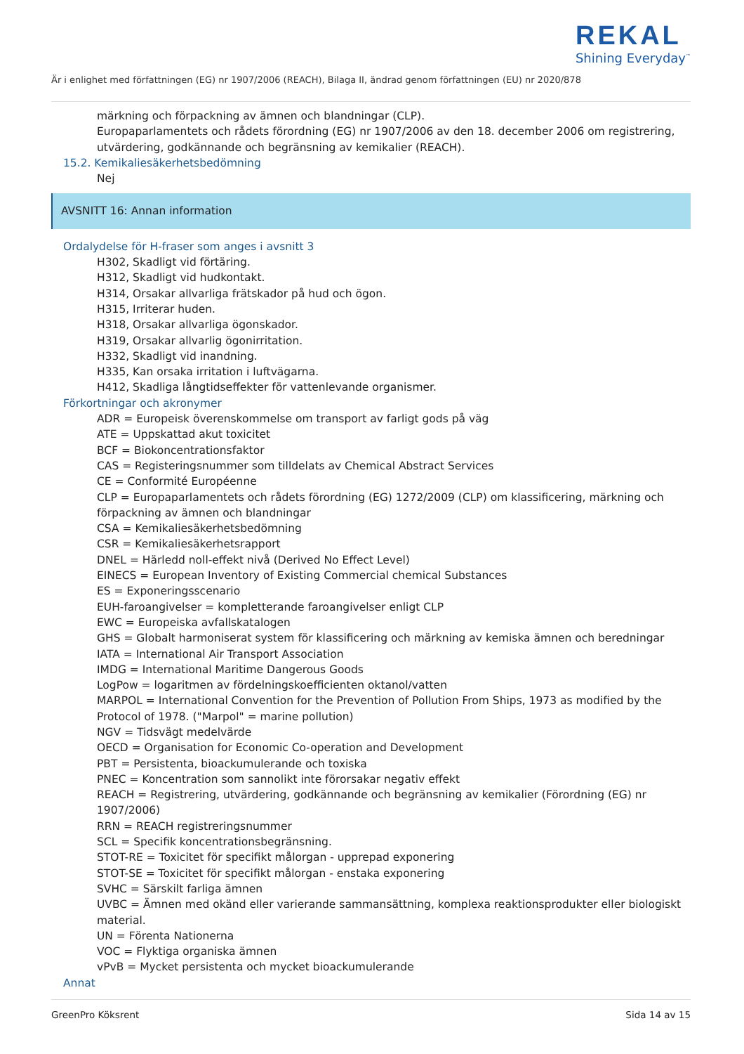REKAL
Shining Everyday<sup>™</sup>
Är i enlighet med författningen (EG) nr 1907/2006 (REACH), Bilaga II, ändrad genom författningen (EU) nr 2020/878
märkning och förpackning av ämnen och blandningar (CLP).
Europaparlamentets och rådets förordning (EG) nr 1907/2006 av den 18. december 2006 om registrering, utvärdering, godkännande och begränsning av kemikalier (REACH).
15.2. Kemikaliesäkerhetsbedömning
Nej
AVSNITT 16: Annan information
Ordalydelse för H-fraser som anges i avsnitt 3
H302, Skadligt vid förtäring.
H312, Skadligt vid hudkontakt.
H314, Orsakar allvarliga frätskador på hud och ögon.
H315, Irriterar huden.
H318, Orsakar allvarliga ögonskador.
H319, Orsakar allvarlig ögonirritation.
H332, Skadligt vid inandning.
H335, Kan orsaka irritation i luftvägarna.
H412, Skadliga långtidseffekter för vattenlevande organismer.
Förkortningar och akronymer
ADR = Europeisk överenskommelse om transport av farligt gods på väg
ATE = Uppskattad akut toxicitet
BCF = Biokoncentrationsfaktor
CAS = Registeringsnummer som tilldelats av Chemical Abstract Services
CE = Conformité Européenne
CLP = Europaparlamentets och rådets förordning (EG) 1272/2009 (CLP) om klassificering, märkning och förpackning av ämnen och blandningar
CSA = Kemikaliesäkerhetsbedömning
CSR = Kemikaliesäkerhetsrapport
DNEL = Härledd noll-effekt nivå (Derived No Effect Level)
EINECS = European Inventory of Existing Commercial chemical Substances
ES = Exponeringsscenario
EUH-faroangivelser = kompletterande faroangivelser enligt CLP
EWC = Europeiska avfallskatalogen
GHS = Globalt harmoniserat system för klassificering och märkning av kemiska ämnen och beredningar
IATA = International Air Transport Association
IMDG = International Maritime Dangerous Goods
LogPow = logaritmen av fördelningskoefficienten oktanol/vatten
MARPOL = International Convention for the Prevention of Pollution From Ships, 1973 as modified by the Protocol of 1978. ("Marpol" = marine pollution)
NGV = Tidsvägt medelvärde
OECD = Organisation for Economic Co-operation and Development
PBT = Persistenta, bioackumulerande och toxiska
PNEC = Koncentration som sannolikt inte förorsakar negativ effekt
REACH = Registrering, utvärdering, godkännande och begränsning av kemikalier (Förordning (EG) nr 1907/2006)
RRN = REACH registreringsnummer
SCL = Specifik koncentrationsbegränsning.
STOT-RE = Toxicitet för specifikt målorgan - upprepad exponering
STOT-SE = Toxicitet för specifikt målorgan - enstaka exponering
SVHC = Särskilt farliga ämnen
UVBC = Ämnen med okänd eller varierande sammansättning, komplexa reaktionsprodukter eller biologiskt material.
UN = Förenta Nationerna
VOC = Flyktiga organiska ämnen
vPvB = Mycket persistenta och mycket bioackumulerande
Annat
GreenPro Köksrent Sida 14 av 15